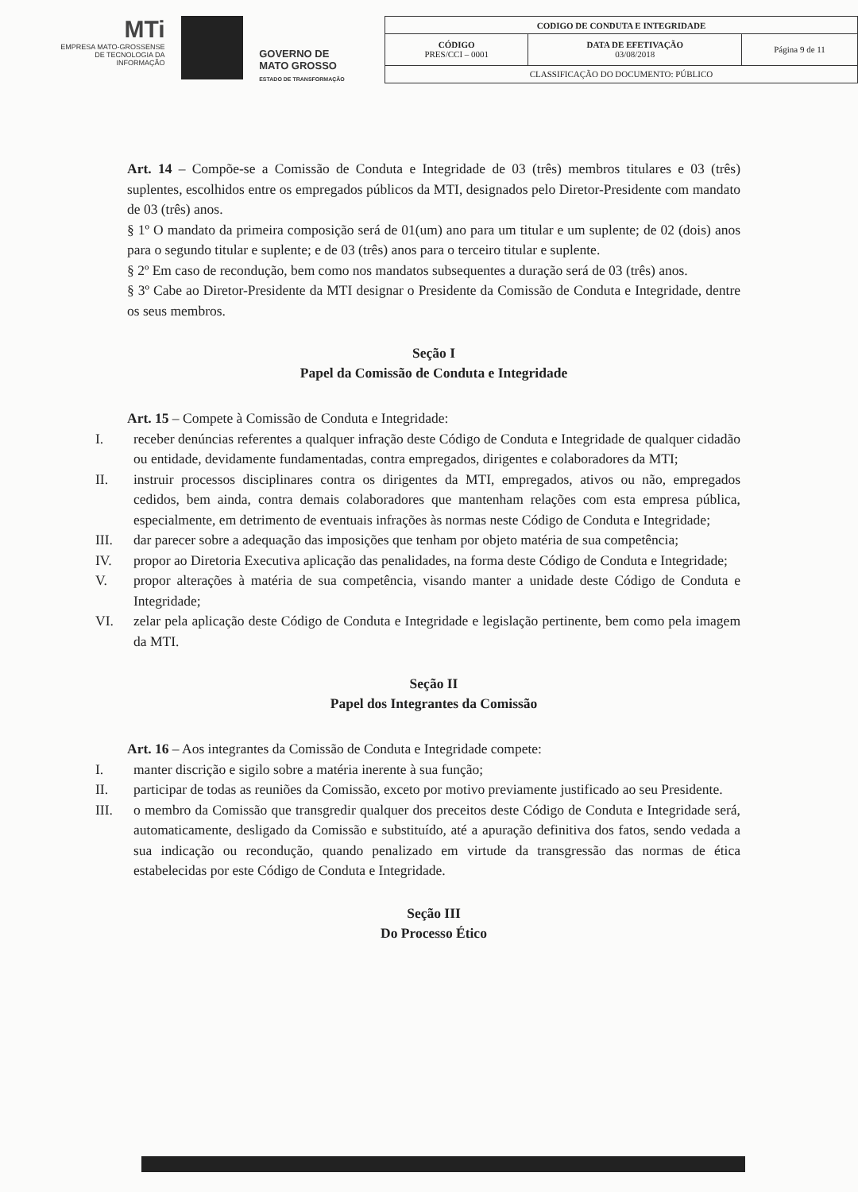MTi
EMPRESA MATO-GROSSENSE
DE TECNOLOGIA DA
INFORMAÇÃO
GOVERNO DE
MATO GROSSO
ESTADO DE TRANSFORMAÇÃO
| CODIGO DE CONDUTA E INTEGRIDADE | | |
| CÓDIGO PRES/CCI – 0001 | DATA DE EFETIVAÇÃO 03/08/2018 | Página 9 de 11 |
| CLASSIFICAÇÃO DO DOCUMENTO: PÚBLICO | | |
Art. 14 – Compõe-se a Comissão de Conduta e Integridade de 03 (três) membros titulares e 03 (três) suplentes, escolhidos entre os empregados públicos da MTI, designados pelo Diretor-Presidente com mandato de 03 (três) anos.
§ 1º O mandato da primeira composição será de 01(um) ano para um titular e um suplente; de 02 (dois) anos para o segundo titular e suplente; e de 03 (três) anos para o terceiro titular e suplente.
§ 2º Em caso de recondução, bem como nos mandatos subsequentes a duração será de 03 (três) anos.
§ 3º Cabe ao Diretor-Presidente da MTI designar o Presidente da Comissão de Conduta e Integridade, dentre os seus membros.
Seção I
Papel da Comissão de Conduta e Integridade
Art. 15 – Compete à Comissão de Conduta e Integridade:
I. receber denúncias referentes a qualquer infração deste Código de Conduta e Integridade de qualquer cidadão ou entidade, devidamente fundamentadas, contra empregados, dirigentes e colaboradores da MTI;
II. instruir processos disciplinares contra os dirigentes da MTI, empregados, ativos ou não, empregados cedidos, bem ainda, contra demais colaboradores que mantenham relações com esta empresa pública, especialmente, em detrimento de eventuais infrações às normas neste Código de Conduta e Integridade;
III. dar parecer sobre a adequação das imposições que tenham por objeto matéria de sua competência;
IV. propor ao Diretoria Executiva aplicação das penalidades, na forma deste Código de Conduta e Integridade;
V. propor alterações à matéria de sua competência, visando manter a unidade deste Código de Conduta e Integridade;
VI. zelar pela aplicação deste Código de Conduta e Integridade e legislação pertinente, bem como pela imagem da MTI.
Seção II
Papel dos Integrantes da Comissão
Art. 16 – Aos integrantes da Comissão de Conduta e Integridade compete:
I. manter discrição e sigilo sobre a matéria inerente à sua função;
II. participar de todas as reuniões da Comissão, exceto por motivo previamente justificado ao seu Presidente.
III. o membro da Comissão que transgredir qualquer dos preceitos deste Código de Conduta e Integridade será, automaticamente, desligado da Comissão e substituído, até a apuração definitiva dos fatos, sendo vedada a sua indicação ou recondução, quando penalizado em virtude da transgressão das normas de ética estabelecidas por este Código de Conduta e Integridade.
Seção III
Do Processo Ético